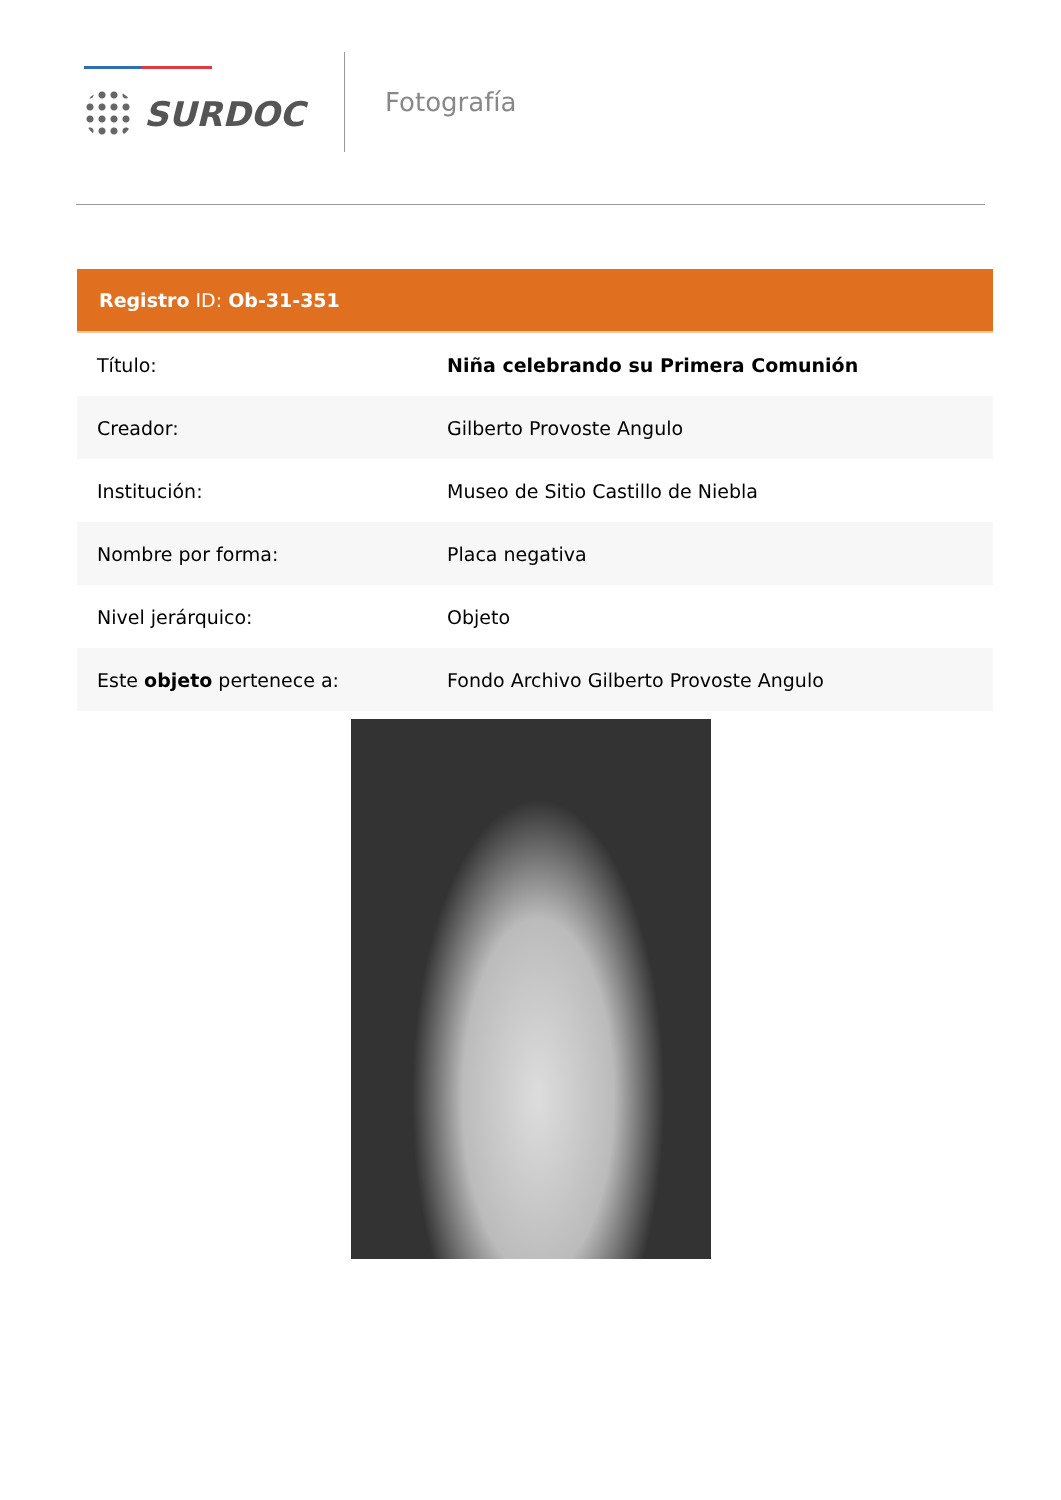SURDOC
Fotografía
| Registro ID: Ob-31-351 | |
| --- | --- |
| Título: | Niña celebrando su Primera Comunión |
| Creador: | Gilberto Provoste Angulo |
| Institución: | Museo de Sitio Castillo de Niebla |
| Nombre por forma: | Placa negativa |
| Nivel jerárquico: | Objeto |
| Este objeto pertenece a: | Fondo Archivo Gilberto Provoste Angulo |